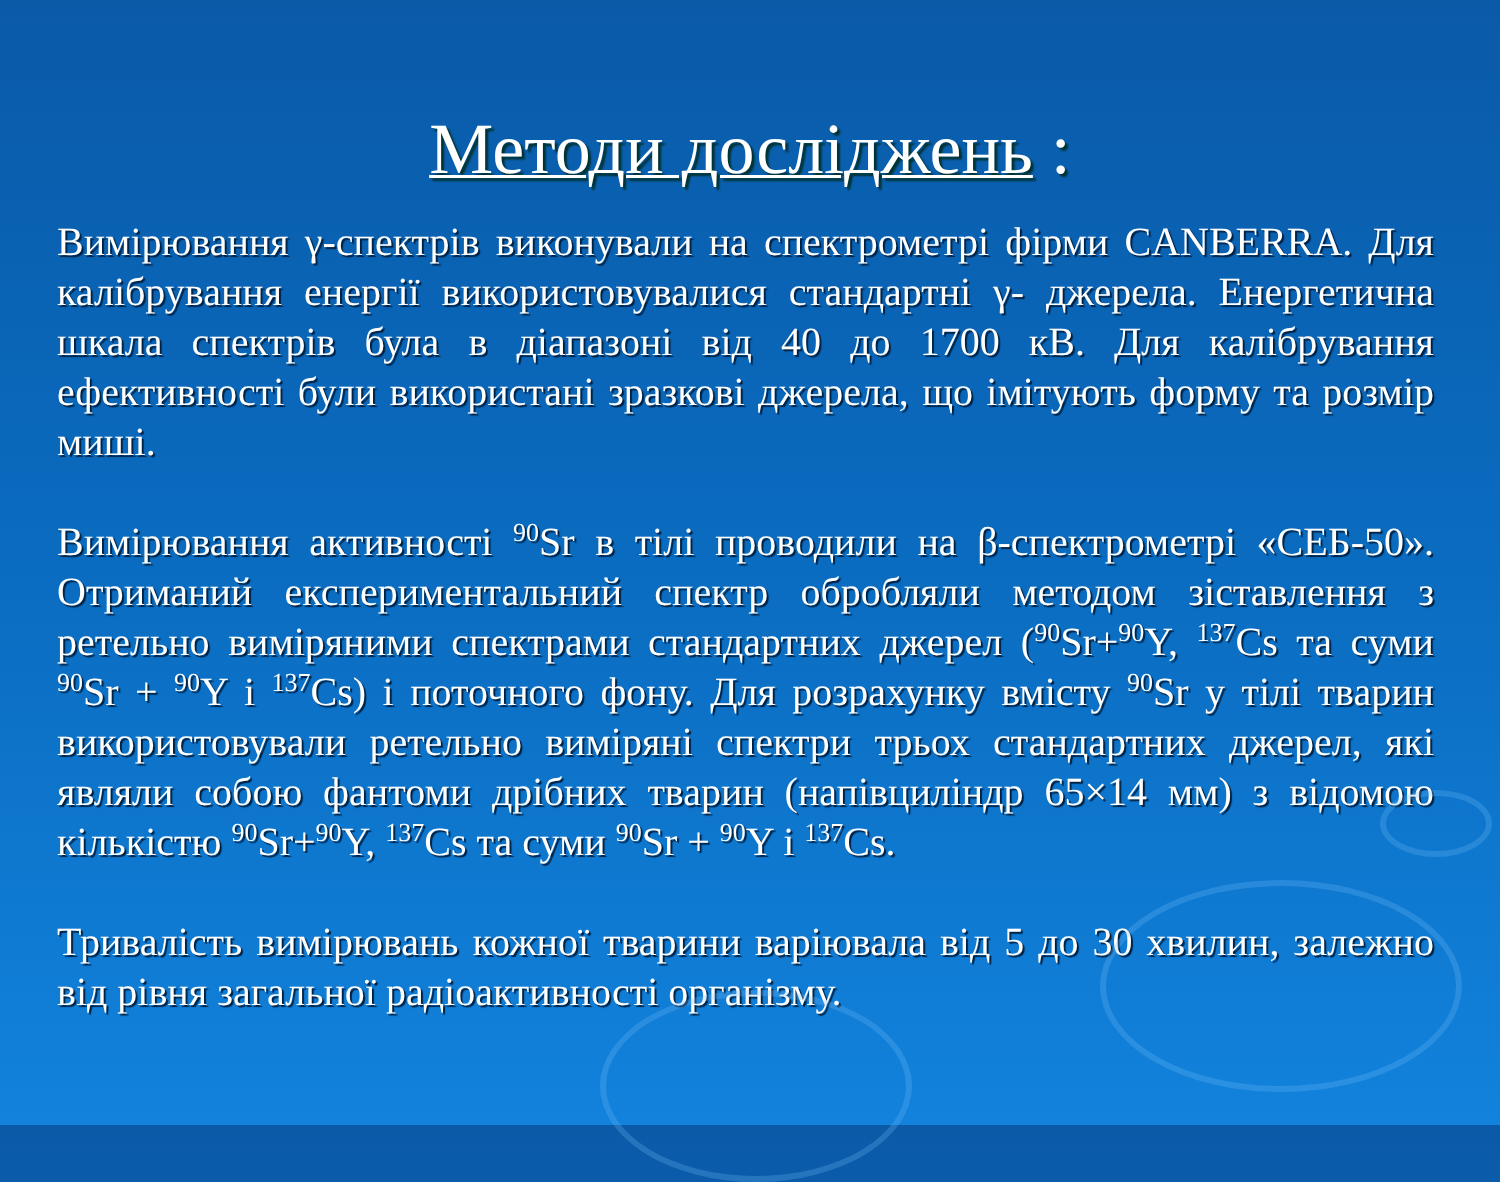Методи досліджень :
Вимірювання γ-спектрів виконували на спектрометрі фірми CANBERRA. Для калібрування енергії використовувалися стандартні γ- джерела. Енергетична шкала спектрів була в діапазоні від 40 до 1700 кВ. Для калібрування ефективності були використані зразкові джерела, що імітують форму та розмір миші.
Вимірювання активності <sup>90</sup>Sr в тілі проводили на β-спектрометрі «СЕБ-50». Отриманий експериментальний спектр обробляли методом зіставлення з ретельно виміряними спектрами стандартних джерел (<sup>90</sup>Sr+<sup>90</sup>Y, <sup>137</sup>Cs та суми <sup>90</sup>Sr + <sup>90</sup>Y і <sup>137</sup>Cs) і поточного фону. Для розрахунку вмісту <sup>90</sup>Sr у тілі тварин використовували ретельно виміряні спектри трьох стандартних джерел, які являли собою фантоми дрібних тварин (напівциліндр 65×14 мм) з відомою кількістю <sup>90</sup>Sr+<sup>90</sup>Y, <sup>137</sup>Cs та суми <sup>90</sup>Sr + <sup>90</sup>Y і <sup>137</sup>Cs.
Тривалість вимірювань кожної тварини варіювала від 5 до 30 хвилин, залежно від рівня загальної радіоактивності організму.